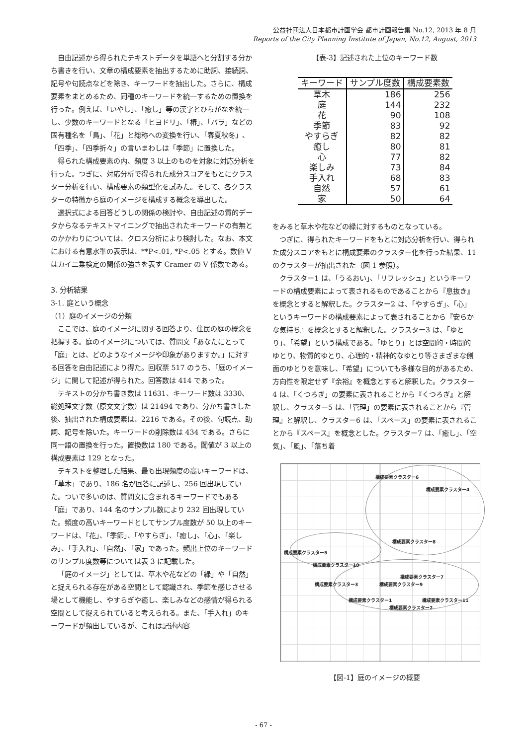公益社団法人日本都市計画学会 都市計画報告集 No.12, 2013 年 8 月
Reports of the City Planning Institute of Japan, No.12, August, 2013
自由記述から得られたテキストデータを単語へと分割する分かち書きを行い、文章の構成要素を抽出するために助詞、接続詞、記号や句読点などを除き、キーワードを抽出した。さらに、構成要素をまとめるため、同種のキーワードを統一するための置換を行った。例えば、「いやし」、「癒し」等の漢字とひらがなを統一し、少数のキーワードとなる「ヒヨドリ」、「椿」、「バラ」などの固有種名を「鳥」、「花」と総称への変換を行い、「春夏秋冬」、「四季」、「四季折々」の言いまわしは「季節」に置換した。
得られた構成要素の内、頻度 3 以上のものを対象に対応分析を行った。つぎに、対応分析で得られた成分スコアをもとにクラスター分析を行い、構成要素の類型化を試みた。そして、各クラスターの特徴から庭のイメージを構成する概念を導出した。
選択式による回答どうしの関係の検討や、自由記述の質的データからなるテキストマイニングで抽出されたキーワードの有無とのかかわりについては、クロス分析により検討した。なお、本文における有意水準の表示は、**P<.01, *P<.05 とする。数値 V はカイ二乗検定の関係の強さを表す Cramer の V 係数である。
3. 分析結果
3-1. 庭という概念
（1）庭のイメージの分類
ここでは、庭のイメージに関する回答より、住民の庭の概念を把握する。庭のイメージについては、質問文「あなたにとって「庭」とは、どのようなイメージや印象がありますか。」に対する回答を自由記述により得た。回収票 517 のうち、「庭のイメージ」に関して記述が得られた。回答数は 414 であった。
テキストの分かち書き数は 11631、キーワード数は 3330、総処理文字数（原文文字数）は 21494 であり、分かち書きした後、抽出された構成要素は、2216 である。その後、句読点、助詞、記号を除いた。キーワードの削除数は 434 である。さらに同一語の置換を行った。置換数は 180 である。閾値が 3 以上の構成要素は 129 となった。
テキストを整理した結果、最も出現頻度の高いキーワードは、「草木」であり、186 名が回答に記述し、256 回出現していた。ついで多いのは、質問文に含まれるキーワードでもある「庭」であり、144 名のサンプル数により 232 回出現していた。頻度の高いキーワードとしてサンプル度数が 50 以上のキーワードは、「花」、「季節」、「やすらぎ」、「癒し」、「心」、「楽しみ」、「手入れ」、「自然」、「家」であった。頻出上位のキーワードのサンプル度数等については表 3 に記載した。
「庭のイメージ」としては、草木や花などの「緑」や「自然」と捉えられる存在がある空間として認識され、季節を感じさせる場として機能し、やすらぎや癒し、楽しみなどの感情が得られる空間として捉えられていると考えられる。また、「手入れ」のキーワードが頻出しているが、これは記述内容
【表-3】記述された上位のキーワード数
| キーワード | サンプル度数 | 構成要素数 |
| --- | --- | --- |
| 草木 | 186 | 256 |
| 庭 | 144 | 232 |
| 花 | 90 | 108 |
| 季節 | 83 | 92 |
| やすらぎ | 82 | 82 |
| 癒し | 80 | 81 |
| 心 | 77 | 82 |
| 楽しみ | 73 | 84 |
| 手入れ | 68 | 83 |
| 自然 | 57 | 61 |
| 家 | 50 | 64 |
をみると草木や花などの緑に対するものとなっている。
つぎに、得られたキーワードをもとに対応分析を行い、得られた成分スコアをもとに構成要素のクラスター化を行った結果、11 のクラスターが抽出された（図 1 参照）。
クラスター1 は、「うるおい」、「リフレッシュ」というキーワードの構成要素によって表されるものであることから『息抜き』を概念とすると解釈した。クラスター2 は、「やすらぎ」、「心」というキーワードの構成要素によって表されることから『安らかな気持ち』を概念とすると解釈した。クラスター3 は、「ゆとり」、「希望」という構成である。「ゆとり」とは空間的・時間的ゆとり、物質的ゆとり、心理的・精神的なゆとり等さまざまな側面のゆとりを意味し、「希望」についても多様な目的があるため、方向性を限定せず『余裕』を概念とすると解釈した。クラスター4 は、「くつろぎ」の要素に表されることから『くつろぎ』と解釈し、クラスター5 は、「管理」の要素に表されることから『管理』と解釈し、クラスター6 は、「スペース」の要素に表されることから『スペース』を概念とした。クラスター7 は、「癒し」、「空気」、「風」、「落ち着
構成要素クラスター6
構成要素クラスター4
構成要素クラスター8
構成要素クラスター5
構成要素クラスター10
構成要素クラスター7
構成要素クラスター3 構成要素クラスター9
構成要素クラスター1 構成要素クラスター11
構成要素クラスター2
【図-1】庭のイメージの概要
- 67 -